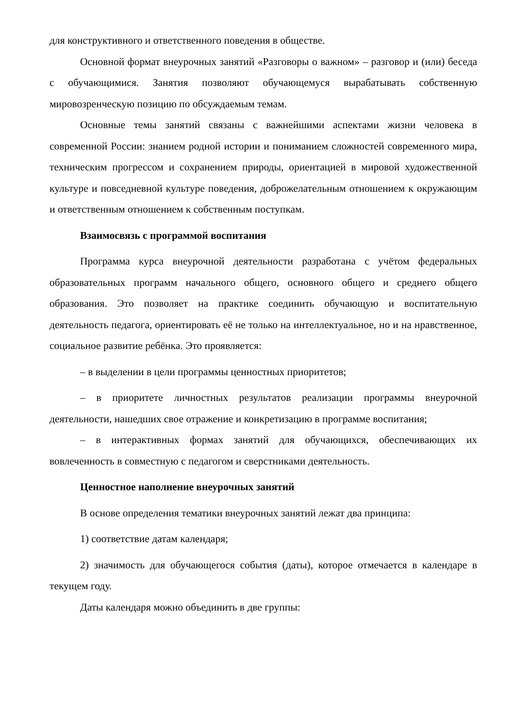для конструктивного и ответственного поведения в обществе.
Основной формат внеурочных занятий «Разговоры о важном» – разговор и (или) беседа с обучающимися. Занятия позволяют обучающемуся вырабатывать собственную мировозренческую позицию по обсуждаемым темам.
Основные темы занятий связаны с важнейшими аспектами жизни человека в современной России: знанием родной истории и пониманием сложностей современного мира, техническим прогрессом и сохранением природы, ориентацией в мировой художественной культуре и повседневной культуре поведения, доброжелательным отношением к окружающим и ответственным отношением к собственным поступкам.
Взаимосвязь с программой воспитания
Программа курса внеурочной деятельности разработана с учётом федеральных образовательных программ начального общего, основного общего и среднего общего образования. Это позволяет на практике соединить обучающую и воспитательную деятельность педагога, ориентировать её не только на интеллектуальное, но и на нравственное, социальное развитие ребёнка. Это проявляется:
– в выделении в цели программы ценностных приоритетов;
– в приоритете личностных результатов реализации программы внеурочной деятельности, нашедших свое отражение и конкретизацию в программе воспитания;
– в интерактивных формах занятий для обучающихся, обеспечивающих их вовлеченность в совместную с педагогом и сверстниками деятельность.
Ценностное наполнение внеурочных занятий
В основе определения тематики внеурочных занятий лежат два принципа:
1) соответствие датам календаря;
2) значимость для обучающегося события (даты), которое отмечается в календаре в текущем году.
Даты календаря можно объединить в две группы: